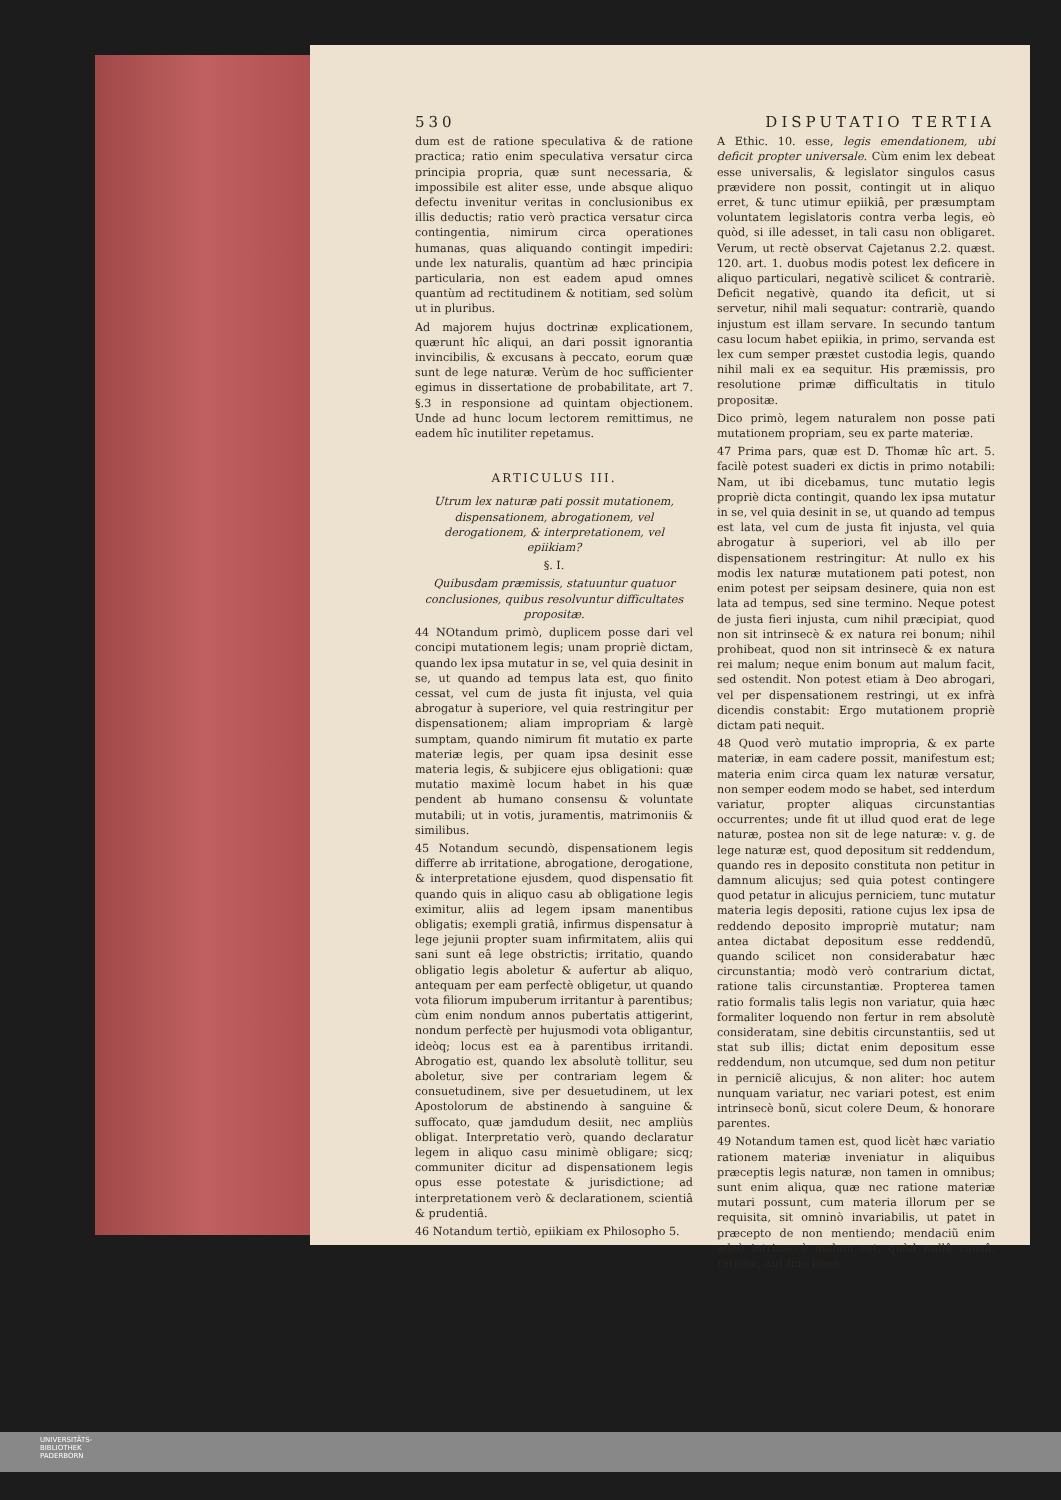530 DISPUTATIO TERTIA
dum est de ratione speculativa & de ratione practica; ratio enim speculativa versatur circa principia propria, quæ sunt necessaria, & impossibile est aliter esse, unde absque aliquo defectu invenitur veritas in conclusionibus ex illis deductis; ratio verò practica versatur circa contingentia, nimirum circa operationes humanas, quas aliquando contingit impediri: unde lex naturalis, quantùm ad hæc principia particularia, non est eadem apud omnes quantùm ad rectitudinem & notitiam, sed solùm ut in pluribus.
Ad majorem hujus doctrinæ explicationem, quærunt hîc aliqui, an dari possit ignorantia invincibilis, & excusans à peccato, eorum quæ sunt de lege naturæ. Verùm de hoc sufficienter egimus in dissertatione de probabilitate, art 7. §.3 in responsione ad quintam objectionem. Unde ad hunc locum lectorem remittimus, ne eadem hîc inutiliter repetamus.
ARTICULUS III.
Utrum lex naturæ pati possit mutationem, dispensationem, abrogationem, vel derogationem, & interpretationem, vel epiikiam?
§. I.
Quibusdam præmissis, statuuntur quatuor conclusiones, quibus resolvuntur difficultates propositæ.
44 NOtandum primò, duplicem posse dari vel concipi mutationem legis; unam propriè dictam, quando lex ipsa mutatur in se, vel quia desinit in se, ut quando ad tempus lata est, quo finito cessat, vel cum de justa fit injusta, vel quia abrogatur à superiore, vel quia restringitur per dispensationem; aliam impropriam & largè sumptam, quando nimirum fit mutatio ex parte materiæ legis, per quam ipsa desinit esse materia legis, & subjicere ejus obligationi: quæ mutatio maximè locum habet in his quæ pendent ab humano consensu & voluntate mutabili; ut in votis, juramentis, matrimoniis & similibus.
45 Notandum secundò, dispensationem legis differre ab irritatione, abrogatione, derogatione, & interpretatione ejusdem, quod dispensatio fit quando quis in aliquo casu ab obligatione legis eximitur, aliis ad legem ipsam manentibus obligatis; exempli gratiâ, infirmus dispensatur à lege jejunii propter suam infirmitatem, aliis qui sani sunt eâ lege obstrictis; irritatio, quando obligatio legis aboletur & aufertur ab aliquo, antequam per eam perfectè obligetur, ut quando vota filiorum impuberum irritantur à parentibus; cùm enim nondum annos pubertatis attigerint, nondum perfectè per hujusmodi vota obligantur, ideòq; locus est ea à parentibus irritandi. Abrogatio est, quando lex absolutè tollitur, seu aboletur, sive per contrariam legem & consuetudinem, sive per desuetudinem, ut lex Apostolorum de abstinendo à sanguine & suffocato, quæ jamdudum desiit, nec ampliùs obligat. Interpretatio verò, quando declaratur legem in aliquo casu minimè obligare; sicq; communiter dicitur ad dispensationem legis opus esse potestate & jurisdictione; ad interpretationem verò & declarationem, scientiâ & prudentiâ.
46 Notandum tertiò, epiikiam ex Philosopho 5.
A Ethic. 10. esse, legis emendationem, ubi deficit propter universale. Cùm enim lex debeat esse universalis, & legislator singulos casus prævidere non possit, contingit ut in aliquo erret, & tunc utimur epiikiâ, per præsumptam voluntatem legislatoris contra verba legis, eò quòd, si ille adesset, in tali casu non obligaret. Verum, ut rectè observat Cajetanus 2.2. quæst. 120. art. 1. duobus modis potest lex deficere in aliquo particulari, negativè scilicet & contrariè. Deficit negativè, quando ita deficit, ut si servetur, nihil mali sequatur: contrariè, quando injustum est illam servare. In secundo tantum casu locum habet epiikia, in primo, servanda est lex cum semper præstet custodia legis, quando nihil mali ex ea sequitur. His præmissis, pro resolutione primæ difficultatis in titulo propositæ.
Dico primò, legem naturalem non posse pati mutationem propriam, seu ex parte materiæ.
47 Prima pars, quæ est D. Thomæ hîc art. 5. facilè potest suaderi ex dictis in primo notabili: Nam, ut ibi dicebamus, tunc mutatio legis propriè dicta contingit, quando lex ipsa mutatur in se, vel quia desinit in se, ut quando ad tempus est lata, vel cum de justa fit injusta, vel quia abrogatur à superiori, vel ab illo per dispensationem restringitur: At nullo ex his modis lex naturæ mutationem pati potest, non enim potest per seipsam desinere, quia non est lata ad tempus, sed sine termino. Neque potest de justa fieri injusta, cum nihil præcipiat, quod non sit intrinsecè & ex natura rei bonum; nihil prohibeat, quod non sit intrinsecè & ex natura rei malum; neque enim bonum aut malum facit, sed ostendit. Non potest etiam à Deo abrogari, vel per dispensationem restringi, ut ex infrà dicendis constabit: Ergo mutationem propriè dictam pati nequit.
48 Quod verò mutatio impropria, & ex parte materiæ, in eam cadere possit, manifestum est; materia enim circa quam lex naturæ versatur, non semper eodem modo se habet, sed interdum variatur, propter aliquas circunstantias occurrentes; unde fit ut illud quod erat de lege naturæ, postea non sit de lege naturæ: v. g. de lege naturæ est, quod depositum sit reddendum, quando res in deposito constituta non petitur in damnum alicujus; sed quia potest contingere quod petatur in alicujus perniciem, tunc mutatur materia legis depositi, ratione cujus lex ipsa de reddendo deposito impropriè mutatur; nam antea dictabat depositum esse reddendũ, quando scilicet non considerabatur hæc circunstantia; modò verò contrarium dictat, ratione talis circunstantiæ. Propterea tamen ratio formalis talis legis non variatur, quia hæc formaliter loquendo non fertur in rem absolutè consideratam, sine debitis circunstantiis, sed ut stat sub illis; dictat enim depositum esse reddendum, non utcumque, sed dum non petitur in perniciẽ alicujus, & non aliter: hoc autem nunquam variatur, nec variari potest, est enim intrinsecè bonũ, sicut colere Deum, & honorare parentes.
49 Notandum tamen est, quod licèt hæc variatio rationem materiæ inveniatur in aliquibus præceptis legis naturæ, non tamen in omnibus; sunt enim aliqua, quæ nec ratione materiæ mutari possunt, cum materia illorum per se requisita, sit omninò invariabilis, ut patet in præcepto de non mentiendo; mendaciũ enim adeò intrinsecè malum est, quòd nullâ causâ, ratione, aut fine hone-
UNIVERSITÄTS-
BIBLIOTHEK
PADERBORN